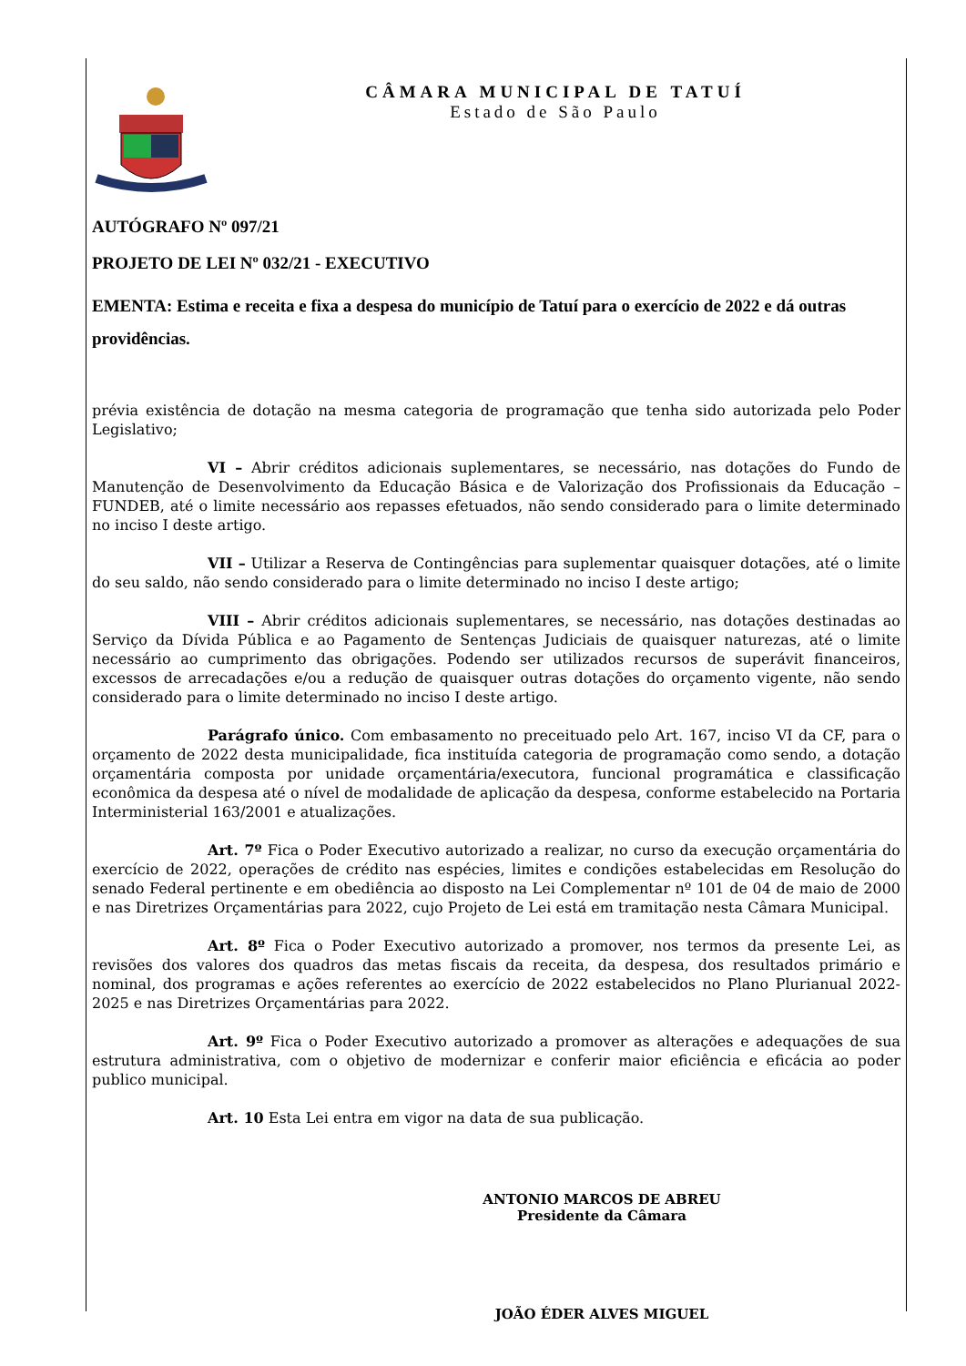CÂMARA MUNICIPAL DE TATUÍ
Estado de São Paulo
AUTÓGRAFO Nº 097/21
PROJETO DE LEI Nº 032/21 - EXECUTIVO
EMENTA: Estima e receita e fixa a despesa do município de Tatuí para o exercício de 2022 e dá outras providências.
prévia existência de dotação na mesma categoria de programação que tenha sido autorizada pelo Poder Legislativo;
VI – Abrir créditos adicionais suplementares, se necessário, nas dotações do Fundo de Manutenção de Desenvolvimento da Educação Básica e de Valorização dos Profissionais da Educação – FUNDEB, até o limite necessário aos repasses efetuados, não sendo considerado para o limite determinado no inciso I deste artigo.
VII – Utilizar a Reserva de Contingências para suplementar quaisquer dotações, até o limite do seu saldo, não sendo considerado para o limite determinado no inciso I deste artigo;
VIII – Abrir créditos adicionais suplementares, se necessário, nas dotações destinadas ao Serviço da Dívida Pública e ao Pagamento de Sentenças Judiciais de quaisquer naturezas, até o limite necessário ao cumprimento das obrigações. Podendo ser utilizados recursos de superávit financeiros, excessos de arrecadações e/ou a redução de quaisquer outras dotações do orçamento vigente, não sendo considerado para o limite determinado no inciso I deste artigo.
Parágrafo único. Com embasamento no preceituado pelo Art. 167, inciso VI da CF, para o orçamento de 2022 desta municipalidade, fica instituída categoria de programação como sendo, a dotação orçamentária composta por unidade orçamentária/executora, funcional programática e classificação econômica da despesa até o nível de modalidade de aplicação da despesa, conforme estabelecido na Portaria Interministerial 163/2001 e atualizações.
Art. 7º Fica o Poder Executivo autorizado a realizar, no curso da execução orçamentária do exercício de 2022, operações de crédito nas espécies, limites e condições estabelecidas em Resolução do senado Federal pertinente e em obediência ao disposto na Lei Complementar nº 101 de 04 de maio de 2000 e nas Diretrizes Orçamentárias para 2022, cujo Projeto de Lei está em tramitação nesta Câmara Municipal.
Art. 8º Fica o Poder Executivo autorizado a promover, nos termos da presente Lei, as revisões dos valores dos quadros das metas fiscais da receita, da despesa, dos resultados primário e nominal, dos programas e ações referentes ao exercício de 2022 estabelecidos no Plano Plurianual 2022-2025 e nas Diretrizes Orçamentárias para 2022.
Art. 9º Fica o Poder Executivo autorizado a promover as alterações e adequações de sua estrutura administrativa, com o objetivo de modernizar e conferir maior eficiência e eficácia ao poder publico municipal.
Art. 10 Esta Lei entra em vigor na data de sua publicação.
ANTONIO MARCOS DE ABREU
Presidente da Câmara
JOÃO ÉDER ALVES MIGUEL